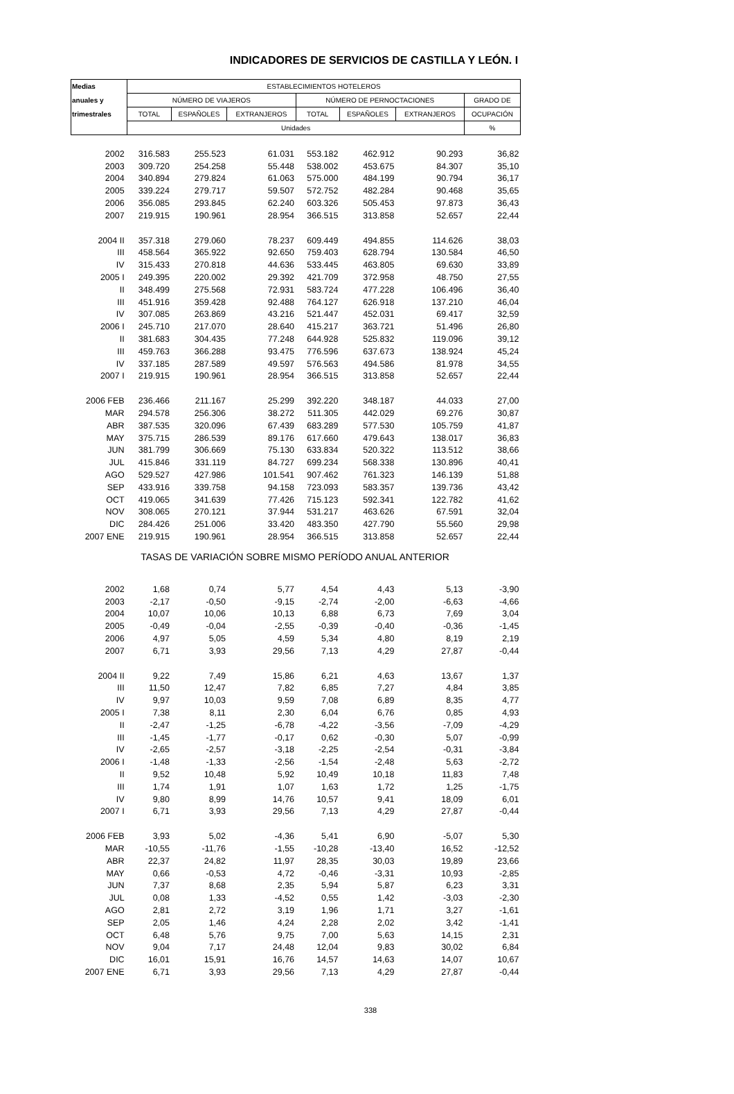INDICADORES DE SERVICIOS DE CASTILLA Y LEÓN. I
| Medias | ESTABLECIMIENTOS HOTELEROS | | | | | | |
| --- | --- | --- | --- | --- | --- | --- | --- |
| anuales y | NÚMERO DE VIAJEROS | | | NÚMERO DE PERNOCTACIONES | | | GRADO DE |
| trimestrales | TOTAL | ESPAÑOLES | EXTRANJEROS | TOTAL | ESPAÑOLES | EXTRANJEROS | OCUPACIÓN |
| | Unidades | | | | | | % |
| 2002 | 316.583 | 255.523 | 61.031 | 553.182 | 462.912 | 90.293 | 36,82 |
| 2003 | 309.720 | 254.258 | 55.448 | 538.002 | 453.675 | 84.307 | 35,10 |
| 2004 | 340.894 | 279.824 | 61.063 | 575.000 | 484.199 | 90.794 | 36,17 |
| 2005 | 339.224 | 279.717 | 59.507 | 572.752 | 482.284 | 90.468 | 35,65 |
| 2006 | 356.085 | 293.845 | 62.240 | 603.326 | 505.453 | 97.873 | 36,43 |
| 2007 | 219.915 | 190.961 | 28.954 | 366.515 | 313.858 | 52.657 | 22,44 |
| 2004 II | 357.318 | 279.060 | 78.237 | 609.449 | 494.855 | 114.626 | 38,03 |
| III | 458.564 | 365.922 | 92.650 | 759.403 | 628.794 | 130.584 | 46,50 |
| IV | 315.433 | 270.818 | 44.636 | 533.445 | 463.805 | 69.630 | 33,89 |
| 2005 I | 249.395 | 220.002 | 29.392 | 421.709 | 372.958 | 48.750 | 27,55 |
| II | 348.499 | 275.568 | 72.931 | 583.724 | 477.228 | 106.496 | 36,40 |
| III | 451.916 | 359.428 | 92.488 | 764.127 | 626.918 | 137.210 | 46,04 |
| IV | 307.085 | 263.869 | 43.216 | 521.447 | 452.031 | 69.417 | 32,59 |
| 2006 I | 245.710 | 217.070 | 28.640 | 415.217 | 363.721 | 51.496 | 26,80 |
| II | 381.683 | 304.435 | 77.248 | 644.928 | 525.832 | 119.096 | 39,12 |
| III | 459.763 | 366.288 | 93.475 | 776.596 | 637.673 | 138.924 | 45,24 |
| IV | 337.185 | 287.589 | 49.597 | 576.563 | 494.586 | 81.978 | 34,55 |
| 2007 I | 219.915 | 190.961 | 28.954 | 366.515 | 313.858 | 52.657 | 22,44 |
| 2006 FEB | 236.466 | 211.167 | 25.299 | 392.220 | 348.187 | 44.033 | 27,00 |
| MAR | 294.578 | 256.306 | 38.272 | 511.305 | 442.029 | 69.276 | 30,87 |
| ABR | 387.535 | 320.096 | 67.439 | 683.289 | 577.530 | 105.759 | 41,87 |
| MAY | 375.715 | 286.539 | 89.176 | 617.660 | 479.643 | 138.017 | 36,83 |
| JUN | 381.799 | 306.669 | 75.130 | 633.834 | 520.322 | 113.512 | 38,66 |
| JUL | 415.846 | 331.119 | 84.727 | 699.234 | 568.338 | 130.896 | 40,41 |
| AGO | 529.527 | 427.986 | 101.541 | 907.462 | 761.323 | 146.139 | 51,88 |
| SEP | 433.916 | 339.758 | 94.158 | 723.093 | 583.357 | 139.736 | 43,42 |
| OCT | 419.065 | 341.639 | 77.426 | 715.123 | 592.341 | 122.782 | 41,62 |
| NOV | 308.065 | 270.121 | 37.944 | 531.217 | 463.626 | 67.591 | 32,04 |
| DIC | 284.426 | 251.006 | 33.420 | 483.350 | 427.790 | 55.560 | 29,98 |
| 2007 ENE | 219.915 | 190.961 | 28.954 | 366.515 | 313.858 | 52.657 | 22,44 |
| TASAS DE VARIACIÓN SOBRE MISMO PERÍODO ANUAL ANTERIOR | | | | | | | |
| 2002 | 1,68 | 0,74 | 5,77 | 4,54 | 4,43 | 5,13 | -3,90 |
| 2003 | -2,17 | -0,50 | -9,15 | -2,74 | -2,00 | -6,63 | -4,66 |
| 2004 | 10,07 | 10,06 | 10,13 | 6,88 | 6,73 | 7,69 | 3,04 |
| 2005 | -0,49 | -0,04 | -2,55 | -0,39 | -0,40 | -0,36 | -1,45 |
| 2006 | 4,97 | 5,05 | 4,59 | 5,34 | 4,80 | 8,19 | 2,19 |
| 2007 | 6,71 | 3,93 | 29,56 | 7,13 | 4,29 | 27,87 | -0,44 |
| 2004 II | 9,22 | 7,49 | 15,86 | 6,21 | 4,63 | 13,67 | 1,37 |
| III | 11,50 | 12,47 | 7,82 | 6,85 | 7,27 | 4,84 | 3,85 |
| IV | 9,97 | 10,03 | 9,59 | 7,08 | 6,89 | 8,35 | 4,77 |
| 2005 I | 7,38 | 8,11 | 2,30 | 6,04 | 6,76 | 0,85 | 4,93 |
| II | -2,47 | -1,25 | -6,78 | -4,22 | -3,56 | -7,09 | -4,29 |
| III | -1,45 | -1,77 | -0,17 | 0,62 | -0,30 | 5,07 | -0,99 |
| IV | -2,65 | -2,57 | -3,18 | -2,25 | -2,54 | -0,31 | -3,84 |
| 2006 I | -1,48 | -1,33 | -2,56 | -1,54 | -2,48 | 5,63 | -2,72 |
| II | 9,52 | 10,48 | 5,92 | 10,49 | 10,18 | 11,83 | 7,48 |
| III | 1,74 | 1,91 | 1,07 | 1,63 | 1,72 | 1,25 | -1,75 |
| IV | 9,80 | 8,99 | 14,76 | 10,57 | 9,41 | 18,09 | 6,01 |
| 2007 I | 6,71 | 3,93 | 29,56 | 7,13 | 4,29 | 27,87 | -0,44 |
| 2006 FEB | 3,93 | 5,02 | -4,36 | 5,41 | 6,90 | -5,07 | 5,30 |
| MAR | -10,55 | -11,76 | -1,55 | -10,28 | -13,40 | 16,52 | -12,52 |
| ABR | 22,37 | 24,82 | 11,97 | 28,35 | 30,03 | 19,89 | 23,66 |
| MAY | 0,66 | -0,53 | 4,72 | -0,46 | -3,31 | 10,93 | -2,85 |
| JUN | 7,37 | 8,68 | 2,35 | 5,94 | 5,87 | 6,23 | 3,31 |
| JUL | 0,08 | 1,33 | -4,52 | 0,55 | 1,42 | -3,03 | -2,30 |
| AGO | 2,81 | 2,72 | 3,19 | 1,96 | 1,71 | 3,27 | -1,61 |
| SEP | 2,05 | 1,46 | 4,24 | 2,28 | 2,02 | 3,42 | -1,41 |
| OCT | 6,48 | 5,76 | 9,75 | 7,00 | 5,63 | 14,15 | 2,31 |
| NOV | 9,04 | 7,17 | 24,48 | 12,04 | 9,83 | 30,02 | 6,84 |
| DIC | 16,01 | 15,91 | 16,76 | 14,57 | 14,63 | 14,07 | 10,67 |
| 2007 ENE | 6,71 | 3,93 | 29,56 | 7,13 | 4,29 | 27,87 | -0,44 |
338